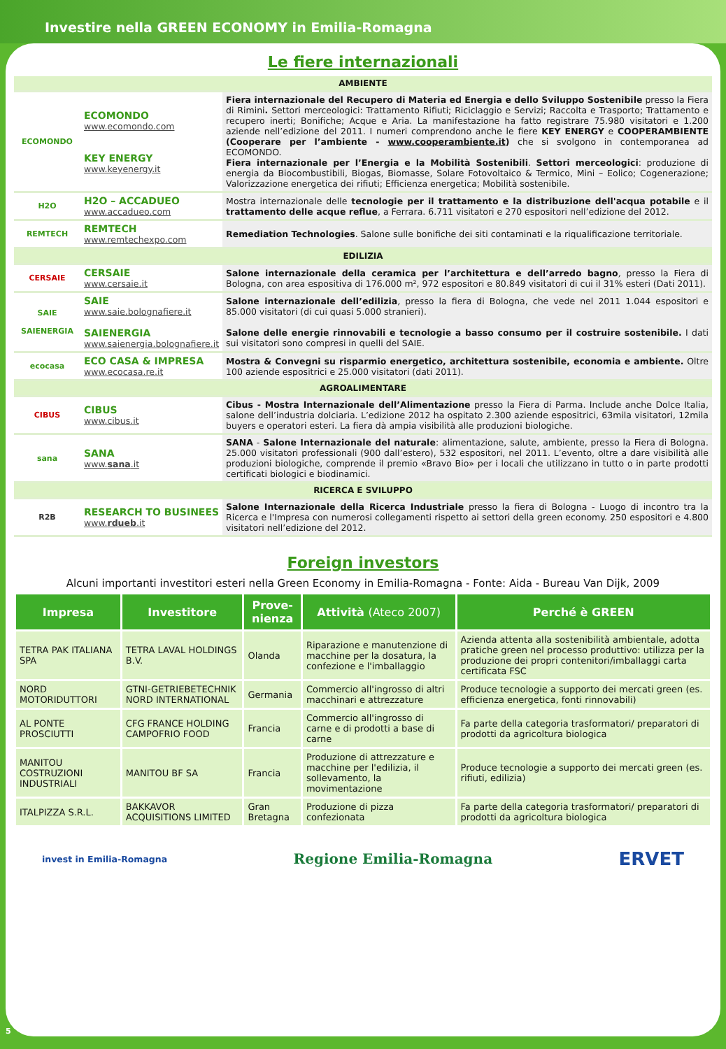Investire nella GREEN ECONOMY in Emilia-Romagna
Le fiere internazionali
| AMBIENTE | | |
| ECOMONDO | ECOMONDO www.ecomondo.com KEY ENERGY www.keyenergy.it | Fiera internazionale del Recupero di Materia ed Energia e dello Sviluppo Sostenibile presso la Fiera di Rimini . Settori merceologici: Trattamento Rifiuti; Riciclaggio e Servizi; Raccolta e Trasporto; Trattamento e recupero inerti; Bonifiche; Acque e Aria. La manifestazione ha fatto registrare 75.980 visitatori e 1.200 aziende nell’edizione del 2011. I numeri comprendono anche le fiere KEY ENERGY e COOPERAMBIENTE (Cooperare per l’ambiente - www.cooperambiente.it ) che si svolgono in contemporanea ad ECOMONDO. Fiera internazionale per l’Energia e la Mobilità Sostenibili . Settori merceologici : produzione di energia da Biocombustibili, Biogas, Biomasse, Solare Fotovoltaico & Termico, Mini – Eolico; Cogenerazione; Valorizzazione energetica dei rifiuti; Efficienza energetica; Mobilità sostenibile. |
| H2O | H2O – ACCADUEO www.accadueo.com | Mostra internazionale delle tecnologie per il trattamento e la distribuzione dell'acqua potabile e il trattamento delle acque reflue , a Ferrara. 6.711 visitatori e 270 espositori nell’edizione del 2012. |
| REMTECH | REMTECH www.remtechexpo.com | Remediation Technologies . Salone sulle bonifiche dei siti contaminati e la riqualificazione territoriale. |
| EDILIZIA | | |
| CERSAIE | CERSAIE www.cersaie.it | Salone internazionale della ceramica per l’architettura e dell’arredo bagno , presso la Fiera di Bologna, con area espositiva di 176.000 m², 972 espositori e 80.849 visitatori di cui il 31% esteri (Dati 2011). |
| SAIE SAIENERGIA | SAIE www.saie.bolognafiere.it SAIENERGIA www.saienergia.bolognafiere.it | Salone internazionale dell’edilizia , presso la fiera di Bologna, che vede nel 2011 1.044 espositori e 85.000 visitatori (di cui quasi 5.000 stranieri). Salone delle energie rinnovabili e tecnologie a basso consumo per il costruire sostenibile. I dati sui visitatori sono compresi in quelli del SAIE. |
| ecocasa | ECO CASA & IMPRESA www.ecocasa.re.it | Mostra & Convegni su risparmio energetico, architettura sostenibile, economia e ambiente. Oltre 100 aziende espositrici e 25.000 visitatori (dati 2011). |
| AGROALIMENTARE | | |
| CIBUS | CIBUS www.cibus.it | Cibus - Mostra Internazionale dell’Alimentazione presso la Fiera di Parma. Include anche Dolce Italia, salone dell’industria dolciaria. L’edizione 2012 ha ospitato 2.300 aziende espositrici, 63mila visitatori, 12mila buyers e operatori esteri. La fiera dà ampia visibilità alle produzioni biologiche. |
| sana | SANA www. sana .it | SANA - Salone Internazionale del naturale : alimentazione, salute, ambiente, presso la Fiera di Bologna. 25.000 visitatori professionali (900 dall’estero), 532 espositori, nel 2011. L’evento, oltre a dare visibilità alle produzioni biologiche, comprende il premio «Bravo Bio» per i locali che utilizzano in tutto o in parte prodotti certificati biologici e biodinamici. |
| RICERCA E SVILUPPO | | |
| R2B | RESEARCH TO BUSINEES www. rdueb .it | Salone Internazionale della Ricerca Industriale presso la fiera di Bologna - Luogo di incontro tra la Ricerca e l'Impresa con numerosi collegamenti rispetto ai settori della green economy. 250 espositori e 4.800 visitatori nell’edizione del 2012. |
Foreign investors
Alcuni importanti investitori esteri nella Green Economy in Emilia-Romagna - Fonte: Aida - Bureau Van Dijk, 2009
| Impresa | Investitore | Prove- nienza | Attività (Ateco 2007) | Perché è GREEN |
| --- | --- | --- | --- | --- |
| TETRA PAK ITALIANA SPA | TETRA LAVAL HOLDINGS B.V. | Olanda | Riparazione e manutenzione di macchine per la dosatura, la confezione e l'imballaggio | Azienda attenta alla sostenibilità ambientale, adotta pratiche green nel processo produttivo: utilizza per la produzione dei propri contenitori/imballaggi carta certificata FSC |
| NORD MOTORIDUTTORI | GTNI-GETRIEBETECHNIK NORD INTERNATIONAL | Germania | Commercio all'ingrosso di altri macchinari e attrezzature | Produce tecnologie a supporto dei mercati green (es. efficienza energetica, fonti rinnovabili) |
| AL PONTE PROSCIUTTI | CFG FRANCE HOLDING CAMPOFRIO FOOD | Francia | Commercio all'ingrosso di carne e di prodotti a base di carne | Fa parte della categoria trasformatori/ preparatori di prodotti da agricoltura biologica |
| MANITOU COSTRUZIONI INDUSTRIALI | MANITOU BF SA | Francia | Produzione di attrezzature e macchine per l'edilizia, il sollevamento, la movimentazione | Produce tecnologie a supporto dei mercati green (es. rifiuti, edilizia) |
| ITALPIZZA S.R.L. | BAKKAVOR ACQUISITIONS LIMITED | Gran Bretagna | Produzione di pizza confezionata | Fa parte della categoria trasformatori/ preparatori di prodotti da agricoltura biologica |
invest in Emilia-Romagna Regione Emilia-Romagna ERVET
5